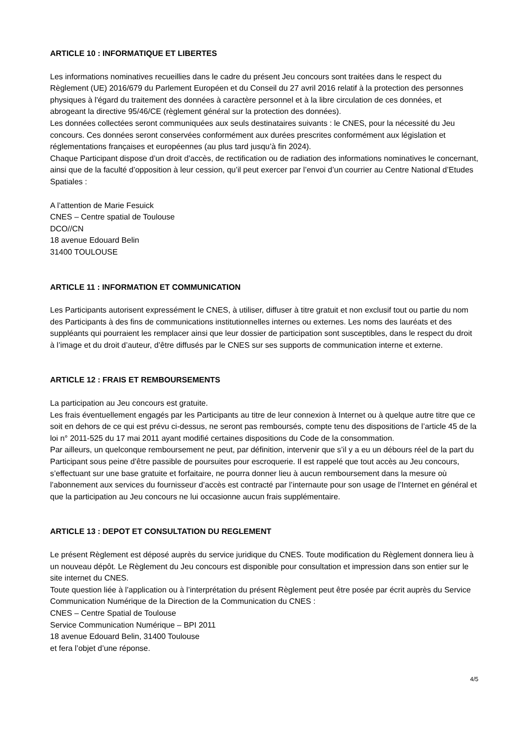ARTICLE 10 : INFORMATIQUE ET LIBERTES
Les informations nominatives recueillies dans le cadre du présent Jeu concours sont traitées dans le respect du Règlement (UE) 2016/679 du Parlement Européen et du Conseil du 27 avril 2016 relatif à la protection des personnes physiques à l'égard du traitement des données à caractère personnel et à la libre circulation de ces données, et abrogeant la directive 95/46/CE (règlement général sur la protection des données).
Les données collectées seront communiquées aux seuls destinataires suivants : le CNES, pour la nécessité du Jeu concours. Ces données seront conservées conformément aux durées prescrites conformément aux législation et réglementations françaises et européennes (au plus tard jusqu’à fin 2024).
Chaque Participant dispose d’un droit d’accès, de rectification ou de radiation des informations nominatives le concernant, ainsi que de la faculté d’opposition à leur cession, qu’il peut exercer par l’envoi d’un courrier au Centre National d’Etudes Spatiales :
A l’attention de Marie Fesuick
CNES – Centre spatial de Toulouse
DCO//CN
18 avenue Edouard Belin
31400 TOULOUSE
ARTICLE 11 : INFORMATION ET COMMUNICATION
Les Participants autorisent expressément le CNES, à utiliser, diffuser à titre gratuit et non exclusif tout ou partie du nom des Participants à des fins de communications institutionnelles internes ou externes. Les noms des lauréats et des suppléants qui pourraient les remplacer ainsi que leur dossier de participation sont susceptibles, dans le respect du droit à l’image et du droit d’auteur, d’être diffusés par le CNES sur ses supports de communication interne et externe.
ARTICLE 12 : FRAIS ET REMBOURSEMENTS
La participation au Jeu concours est gratuite.
Les frais éventuellement engagés par les Participants au titre de leur connexion à Internet ou à quelque autre titre que ce soit en dehors de ce qui est prévu ci-dessus, ne seront pas remboursés, compte tenu des dispositions de l’article 45 de la loi n° 2011-525 du 17 mai 2011 ayant modifié certaines dispositions du Code de la consommation.
Par ailleurs, un quelconque remboursement ne peut, par définition, intervenir que s’il y a eu un débours réel de la part du Participant sous peine d’être passible de poursuites pour escroquerie. Il est rappelé que tout accès au Jeu concours, s’effectuant sur une base gratuite et forfaitaire, ne pourra donner lieu à aucun remboursement dans la mesure où l’abonnement aux services du fournisseur d’accès est contracté par l’internaute pour son usage de l’Internet en général et que la participation au Jeu concours ne lui occasionne aucun frais supplémentaire.
ARTICLE 13 : DEPOT ET CONSULTATION DU REGLEMENT
Le présent Règlement est déposé auprès du service juridique du CNES. Toute modification du Règlement donnera lieu à un nouveau dépôt. Le Règlement du Jeu concours est disponible pour consultation et impression dans son entier sur le site internet du CNES.
Toute question liée à l’application ou à l’interprétation du présent Règlement peut être posée par écrit auprès du Service Communication Numérique de la Direction de la Communication du CNES :
CNES – Centre Spatial de Toulouse
Service Communication Numérique – BPI 2011
18 avenue Edouard Belin, 31400 Toulouse
et fera l’objet d’une réponse.
4/5